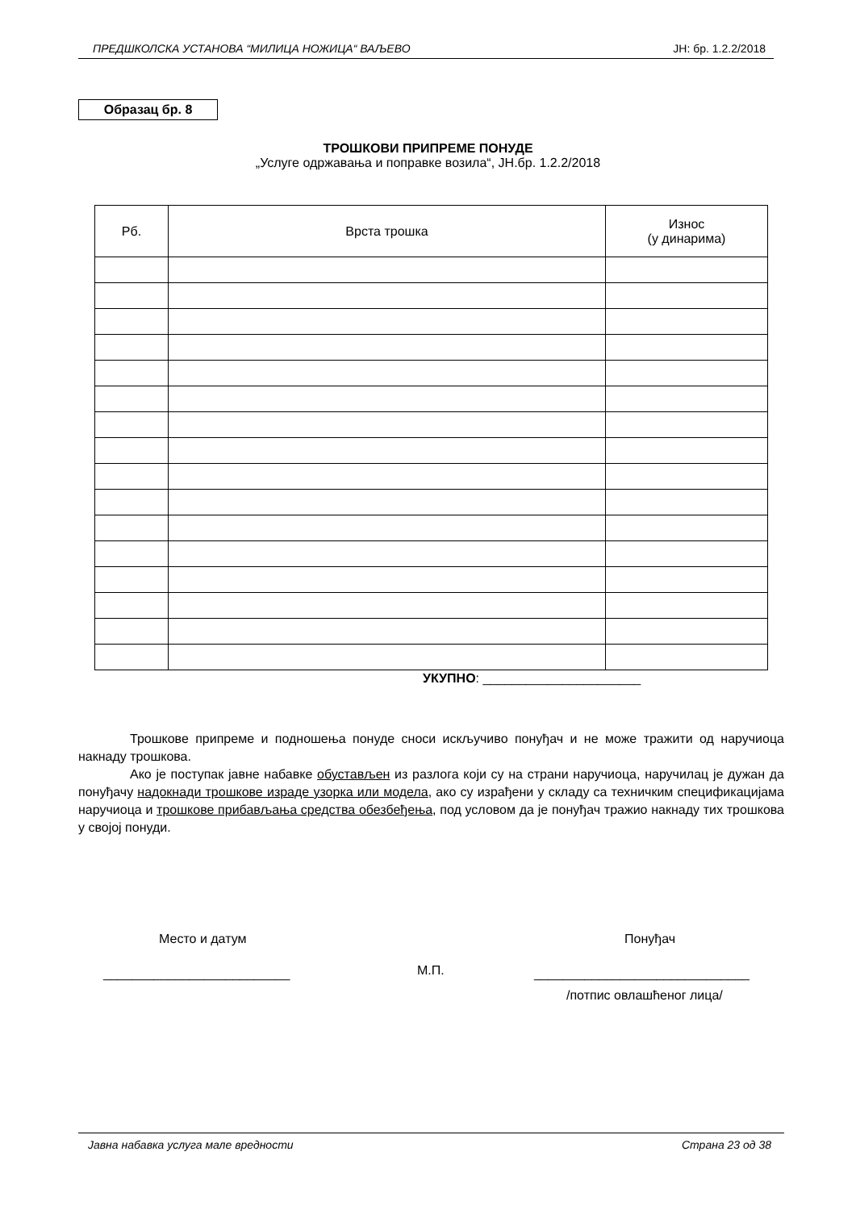ПРЕДШКОЛСКА УСТАНОВА “МИЛИЦА НОЖИЦА“ ВАЉЕВО ЈН: бр. 1.2.2/2018
Образац бр. 8
ТРОШКОВИ ПРИПРЕМЕ ПОНУДЕ
„Услуге одржавања и поправке возила“, ЈН.бр. 1.2.2/2018
| Рб. | Врста трошка | Износ (у динарима) |
| --- | --- | --- |
УКУПНО: ______________________
Трошкове припреме и подношења понуде сноси искључиво понуђач и не може тражити од наручиоца накнаду трошкова.
Ако је поступак јавне набавке обустављен из разлога који су на страни наручиоца, наручилац је дужан да понуђачу надокнади трошкове израде узорка или модела, ако су израђени у складу са техничким спецификацијама наручиоца и трошкове прибављања средства обезбеђења, под условом да је понуђач тражио накнаду тих трошкова у својој понуди.
Место и датум Понуђач
М.П.
__________________________ ______________________________
/потпис овлашћеног лица/
Јавна набавка услуга мале вредности Страна 23 од 38